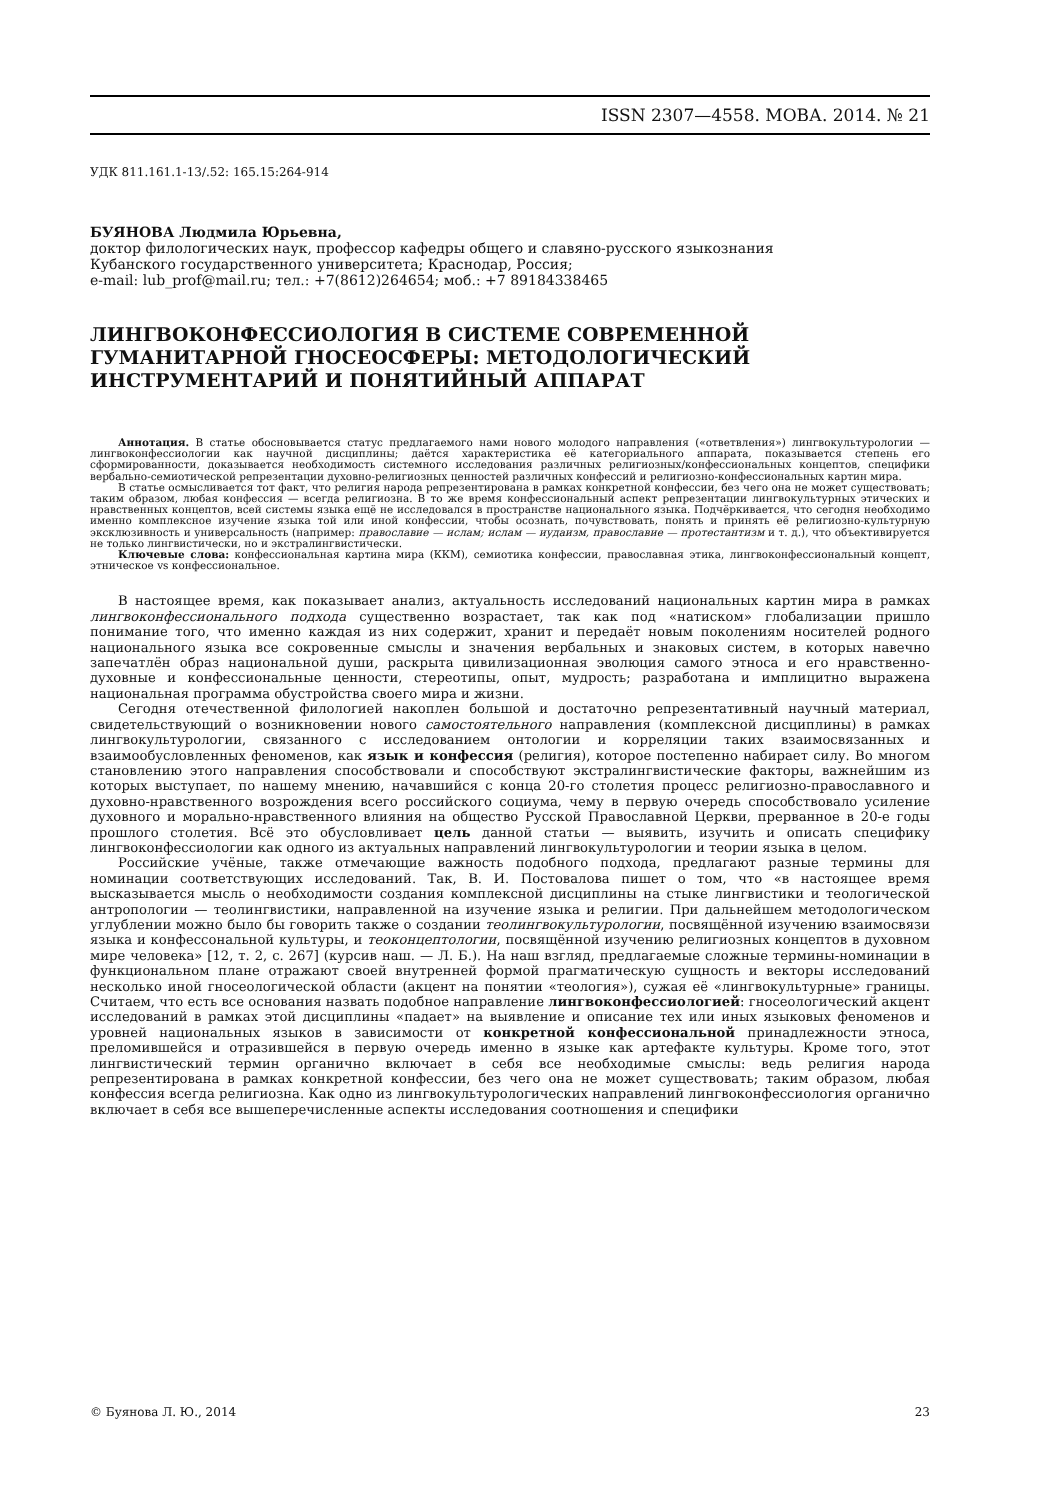ISSN 2307—4558. МОВА. 2014. № 21
УДК 811.161.1-13/.52: 165.15:264-914
БУЯНОВА Людмила Юрьевна,
доктор филологических наук, профессор кафедры общего и славяно-русского языкознания
Кубанского государственного университета; Краснодар, Россия;
e-mail: lub_prof@mail.ru; тел.: +7(8612)264654; моб.: +7 89184338465
ЛИНГВОКОНФЕССИОЛОГИЯ В СИСТЕМЕ СОВРЕМЕННОЙ ГУМАНИТАРНОЙ ГНОСЕОСФЕРЫ: МЕТОДОЛОГИЧЕСКИЙ ИНСТРУМЕНТАРИЙ И ПОНЯТИЙНЫЙ АППАРАТ
Аннотация. В статье обосновывается статус предлагаемого нами нового молодого направления («ответвления») лингвокультурологии — лингвоконфессиологии как научной дисциплины; даётся характеристика её категориального аппарата, показывается степень его сформированности, доказывается необходимость системного исследования различных религиозных/конфессиональных концептов, специфики вербально-семиотической репрезентации духовно-религиозных ценностей различных конфессий и религиозно-конфессиональных картин мира.
В статье осмысливается тот факт, что религия народа репрезентирована в рамках конкретной конфессии, без чего она не может существовать; таким образом, любая конфессия — всегда религиозна. В то же время конфессиональный аспект репрезентации лингвокультурных этических и нравственных концептов, всей системы языка ещё не исследовался в пространстве национального языка. Подчёркивается, что сегодня необходимо именно комплексное изучение языка той или иной конфессии, чтобы осознать, почувствовать, понять и принять её религиозно-культурную эксклюзивность и универсальность (например: православие — ислам; ислам — иудаизм, православие — протестантизм и т. д.), что объективируется не только лингвистически, но и экстралингвистически.
Ключевые слова: конфессиональная картина мира (ККМ), семиотика конфессии, православная этика, лингвоконфессиональный концепт, этническое vs конфессиональное.
В настоящее время, как показывает анализ, актуальность исследований национальных картин мира в рамках лингвоконфессионального подхода существенно возрастает, так как под «натиском» глобализации пришло понимание того, что именно каждая из них содержит, хранит и передаёт новым поколениям носителей родного национального языка все сокровенные смыслы и значения вербальных и знаковых систем, в которых навечно запечатлён образ национальной души, раскрыта цивилизационная эволюция самого этноса и его нравственно-духовные и конфессиональные ценности, стереотипы, опыт, мудрость; разработана и имплицитно выражена национальная программа обустройства своего мира и жизни.
Сегодня отечественной филологией накоплен большой и достаточно репрезентативный научный материал, свидетельствующий о возникновении нового самостоятельного направления (комплексной дисциплины) в рамках лингвокультурологии, связанного с исследованием онтологии и корреляции таких взаимосвязанных и взаимообусловленных феноменов, как язык и конфессия (религия), которое постепенно набирает силу. Во многом становлению этого направления способствовали и способствуют экстралингвистические факторы, важнейшим из которых выступает, по нашему мнению, начавшийся с конца 20-го столетия процесс религиозно-православного и духовно-нравственного возрождения всего российского социума, чему в первую очередь способствовало усиление духовного и морально-нравственного влияния на общество Русской Православной Церкви, прерванное в 20-е годы прошлого столетия. Всё это обусловливает цель данной статьи — выявить, изучить и описать специфику лингвоконфессиологии как одного из актуальных направлений лингвокультурологии и теории языка в целом.
Российские учёные, также отмечающие важность подобного подхода, предлагают разные термины для номинации соответствующих исследований. Так, В. И. Постовалова пишет о том, что «в настоящее время высказывается мысль о необходимости создания комплексной дисциплины на стыке лингвистики и теологической антропологии — теолингвистики, направленной на изучение языка и религии. При дальнейшем методологическом углублении можно было бы говорить также о создании теолингвокультурологии, посвящённой изучению взаимосвязи языка и конфессональной культуры, и теоконцептологии, посвящённой изучению религиозных концептов в духовном мире человека» [12, т. 2, с. 267] (курсив наш. — Л. Б.). На наш взгляд, предлагаемые сложные термины-номинации в функциональном плане отражают своей внутренней формой прагматическую сущность и векторы исследований несколько иной гносеологической области (акцент на понятии «теология»), сужая её «лингвокультурные» границы. Считаем, что есть все основания назвать подобное направление лингвоконфессиологией: гносеологический акцент исследований в рамках этой дисциплины «падает» на выявление и описание тех или иных языковых феноменов и уровней национальных языков в зависимости от конкретной конфессиональной принадлежности этноса, преломившейся и отразившейся в первую очередь именно в языке как артефакте культуры. Кроме того, этот лингвистический термин органично включает в себя все необходимые смыслы: ведь религия народа репрезентирована в рамках конкретной конфессии, без чего она не может существовать; таким образом, любая конфессия всегда религиозна. Как одно из лингвокультурологических направлений лингвоконфессиология органично включает в себя все вышеперечисленные аспекты исследования соотношения и специфики
© Буянова Л. Ю., 2014 23